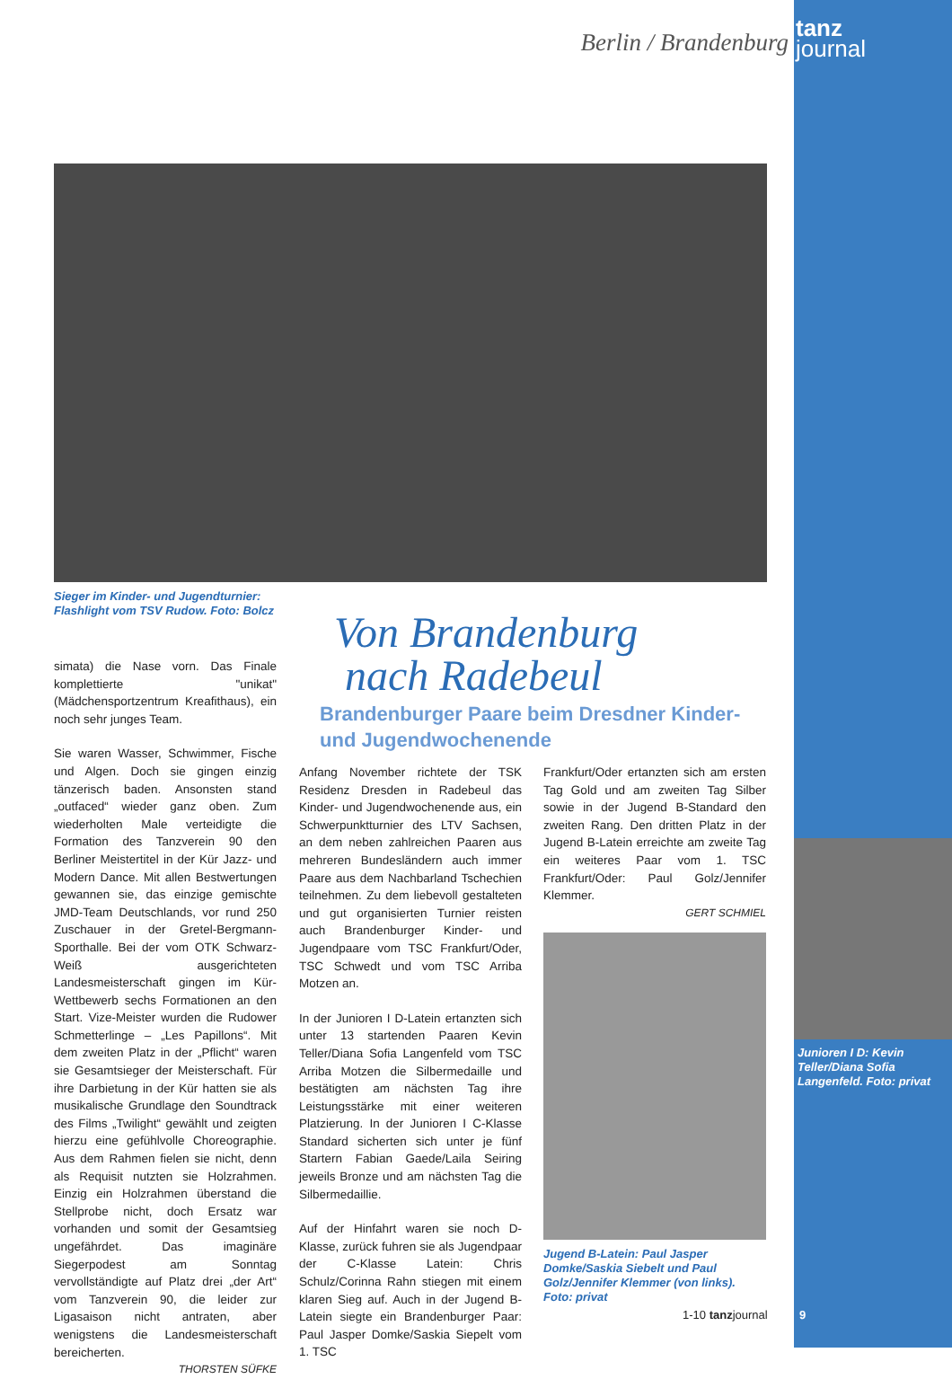Berlin / Brandenburg
tanz
journal
Sieger im Kinder- und Jugendturnier: Flashlight vom TSV Rudow. Foto: Bolcz
Von Brandenburg
nach Radebeul
Brandenburger Paare beim Dresdner Kinder- und Jugendwochenende
simata) die Nase vorn. Das Finale komplettierte "unikat" (Mädchensportzentrum Kreafithaus), ein noch sehr junges Team.
Sie waren Wasser, Schwimmer, Fische und Algen. Doch sie gingen einzig tänzerisch baden. Ansonsten stand „outfaced“ wieder ganz oben. Zum wiederholten Male verteidigte die Formation des Tanzverein 90 den Berliner Meistertitel in der Kür Jazz- und Modern Dance. Mit allen Bestwertungen gewannen sie, das einzige gemischte JMD-Team Deutschlands, vor rund 250 Zuschauer in der Gretel-Bergmann-Sporthalle. Bei der vom OTK Schwarz-Weiß ausgerichteten Landesmeisterschaft gingen im Kür-Wettbewerb sechs Formationen an den Start. Vize-Meister wurden die Rudower Schmetterlinge – „Les Papillons“. Mit dem zweiten Platz in der „Pflicht“ waren sie Gesamtsieger der Meisterschaft. Für ihre Darbietung in der Kür hatten sie als musikalische Grundlage den Soundtrack des Films „Twilight“ gewählt und zeigten hierzu eine gefühlvolle Choreographie. Aus dem Rahmen fielen sie nicht, denn als Requisit nutzten sie Holzrahmen. Einzig ein Holzrahmen überstand die Stellprobe nicht, doch Ersatz war vorhanden und somit der Gesamtsieg ungefährdet. Das imaginäre Siegerpodest am Sonntag vervollständigte auf Platz drei „der Art“ vom Tanzverein 90, die leider zur Ligasaison nicht antraten, aber wenigstens die Landesmeisterschaft bereicherten.
THORSTEN SÜFKE
Anfang November richtete der TSK Residenz Dresden in Radebeul das Kinder- und Jugendwochenende aus, ein Schwerpunktturnier des LTV Sachsen, an dem neben zahlreichen Paaren aus mehreren Bundesländern auch immer Paare aus dem Nachbarland Tschechien teilnehmen. Zu dem liebevoll gestalteten und gut organisierten Turnier reisten auch Brandenburger Kinder- und Jugendpaare vom TSC Frankfurt/Oder, TSC Schwedt und vom TSC Arriba Motzen an.
In der Junioren I D-Latein ertanzten sich unter 13 startenden Paaren Kevin Teller/Diana Sofia Langenfeld vom TSC Arriba Motzen die Silbermedaille und bestätigten am nächsten Tag ihre Leistungsstärke mit einer weiteren Platzierung. In der Junioren I C-Klasse Standard sicherten sich unter je fünf Startern Fabian Gaede/Laila Seiring jeweils Bronze und am nächsten Tag die Silbermedaillie.
Auf der Hinfahrt waren sie noch D-Klasse, zurück fuhren sie als Jugendpaar der C-Klasse Latein: Chris Schulz/Corinna Rahn stiegen mit einem klaren Sieg auf. Auch in der Jugend B-Latein siegte ein Brandenburger Paar: Paul Jasper Domke/Saskia Siepelt vom 1. TSC
Frankfurt/Oder ertanzten sich am ersten Tag Gold und am zweiten Tag Silber sowie in der Jugend B-Standard den zweiten Rang. Den dritten Platz in der Jugend B-Latein erreichte am zweite Tag ein weiteres Paar vom 1. TSC Frankfurt/Oder: Paul Golz/Jennifer Klemmer.
GERT SCHMIEL
Jugend B-Latein: Paul Jasper Domke/Saskia Siebelt und Paul Golz/Jennifer Klemmer (von links). Foto: privat
Junioren I D: Kevin Teller/Diana Sofia Langenfeld. Foto: privat
1-10 tanzjournal 9